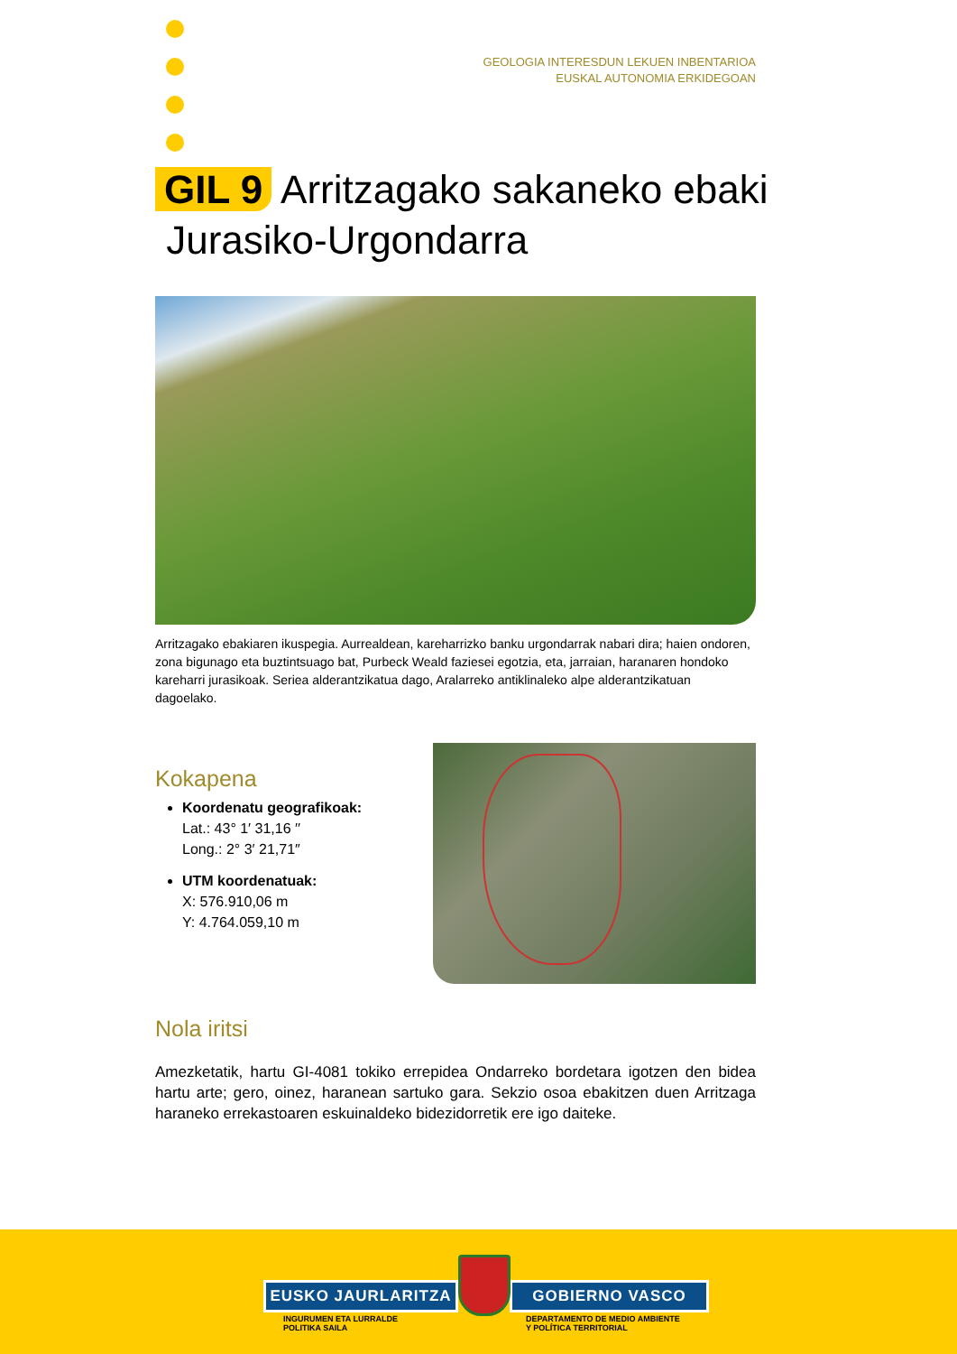GEOLOGIA INTERESDUN LEKUEN INBENTARIOA
EUSKAL AUTONOMIA ERKIDEGOAN
GIL 9 Arritzagako sakaneko ebaki
Jurasiko-Urgondarra
Arritzagako ebakiaren ikuspegia. Aurrealdean, kareharrizko banku urgondarrak nabari dira; haien ondoren, zona bigunago eta buztintsuago bat, Purbeck Weald faziesei egotzia, eta, jarraian, haranaren hondoko kareharri jurasikoak. Seriea alderantzikatua dago, Aralarreko antiklinaleko alpe alderantzikatuan dagoelako.
Kokapena
Koordenatu geografikoak:
Lat.: 43° 1′ 31,16 ′′
Long.: 2° 3′ 21,71″
UTM koordenatuak:
X: 576.910,06 m
Y: 4.764.059,10 m
Nola iritsi
Amezketatik, hartu GI-4081 tokiko errepidea Ondarreko bordetara igotzen den bidea hartu arte; gero, oinez, haranean sartuko gara. Sekzio osoa ebakitzen duen Arritzaga haraneko errekastoaren eskuinaldeko bidezidorretik ere igo daiteke.
EUSKO JAURLARITZA GOBIERNO VASCO
INGURUMEN ETA LURRALDE
POLITIKA SAILA
DEPARTAMENTO DE MEDIO AMBIENTE
Y POLÍTICA TERRITORIAL